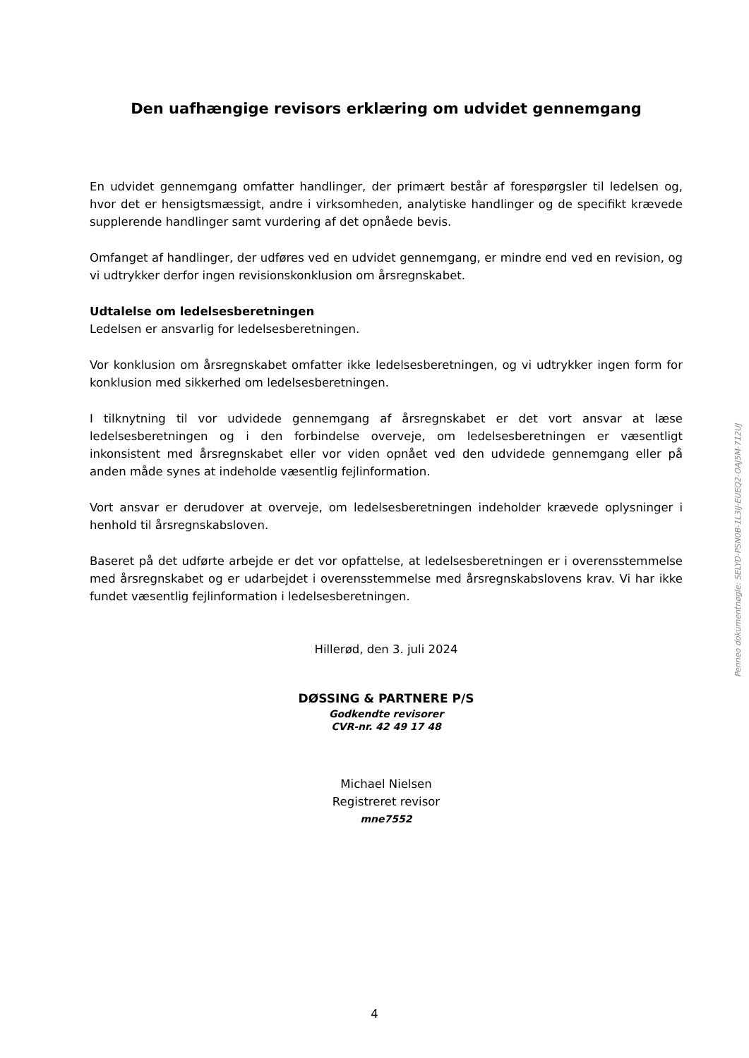Den uafhængige revisors erklæring om udvidet gennemgang
En udvidet gennemgang omfatter handlinger, der primært består af forespørgsler til ledelsen og, hvor det er hensigtsmæssigt, andre i virksomheden, analytiske handlinger og de specifikt krævede supplerende handlinger samt vurdering af det opnåede bevis.
Omfanget af handlinger, der udføres ved en udvidet gennemgang, er mindre end ved en revision, og vi udtrykker derfor ingen revisionskonklusion om årsregnskabet.
Udtalelse om ledelsesberetningen
Ledelsen er ansvarlig for ledelsesberetningen.
Vor konklusion om årsregnskabet omfatter ikke ledelsesberetningen, og vi udtrykker ingen form for konklusion med sikkerhed om ledelsesberetningen.
I tilknytning til vor udvidede gennemgang af årsregnskabet er det vort ansvar at læse ledelsesberetningen og i den forbindelse overveje, om ledelsesberetningen er væsentligt inkonsistent med årsregnskabet eller vor viden opnået ved den udvidede gennemgang eller på anden måde synes at indeholde væsentlig fejlinformation.
Vort ansvar er derudover at overveje, om ledelsesberetningen indeholder krævede oplysninger i henhold til årsregnskabsloven.
Baseret på det udførte arbejde er det vor opfattelse, at ledelsesberetningen er i overensstemmelse med årsregnskabet og er udarbejdet i overensstemmelse med årsregnskabslovens krav. Vi har ikke fundet væsentlig fejlinformation i ledelsesberetningen.
Hillerød, den 3. juli 2024
DØSSING & PARTNERE P/S
Godkendte revisorer
CVR-nr. 42 49 17 48
Michael Nielsen
Registreret revisor
mne7552
Penneo dokumentnøgle: SELYD-PSN0B-1L3IJ-EUEQ2-OAJ5M-712UJ
4